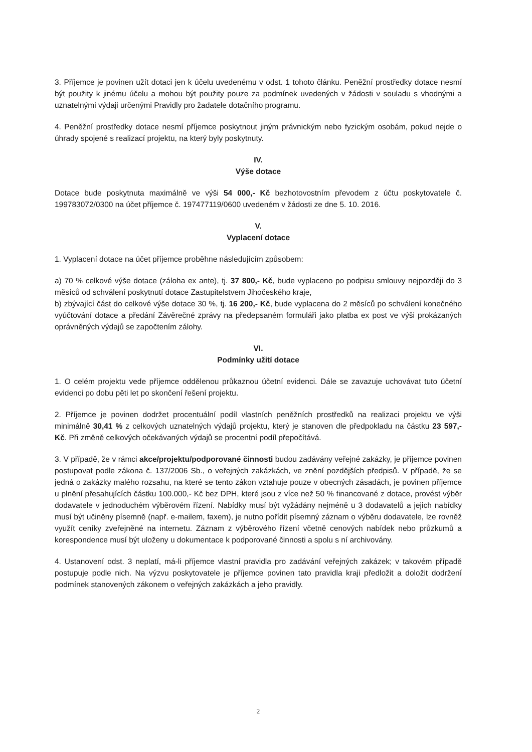3. Příjemce je povinen užít dotaci jen k účelu uvedenému v odst. 1 tohoto článku. Peněžní prostředky dotace nesmí být použity k jinému účelu a mohou být použity pouze za podmínek uvedených v žádosti v souladu s vhodnými a uznatelnými výdaji určenými Pravidly pro žadatele dotačního programu.
4. Peněžní prostředky dotace nesmí příjemce poskytnout jiným právnickým nebo fyzickým osobám, pokud nejde o úhrady spojené s realizací projektu, na který byly poskytnuty.
IV.
Výše dotace
Dotace bude poskytnuta maximálně ve výši 54 000,- Kč bezhotovostním převodem z účtu poskytovatele č. 199783072/0300 na účet příjemce č. 197477119/0600 uvedeném v žádosti ze dne 5. 10. 2016.
V.
Vyplacení dotace
1. Vyplacení dotace na účet příjemce proběhne následujícím způsobem:
a) 70 % celkové výše dotace (záloha ex ante), tj. 37 800,- Kč, bude vyplaceno po podpisu smlouvy nejpozději do 3 měsíců od schválení poskytnutí dotace Zastupitelstvem Jihočeského kraje,
b) zbývající část do celkové výše dotace 30 %, tj. 16 200,- Kč, bude vyplacena do 2 měsíců po schválení konečného vyúčtování dotace a předání Závěrečné zprávy na předepsaném formuláři jako platba ex post ve výši prokázaných oprávněných výdajů se započtením zálohy.
VI.
Podmínky užití dotace
1. O celém projektu vede příjemce oddělenou průkaznou účetní evidenci. Dále se zavazuje uchovávat tuto účetní evidenci po dobu pěti let po skončení řešení projektu.
2. Příjemce je povinen dodržet procentuální podíl vlastních peněžních prostředků na realizaci projektu ve výši minimálně 30,41 % z celkových uznatelných výdajů projektu, který je stanoven dle předpokladu na částku 23 597,- Kč. Při změně celkových očekávaných výdajů se procentní podíl přepočítává.
3. V případě, že v rámci akce/projektu/podporované činnosti budou zadávány veřejné zakázky, je příjemce povinen postupovat podle zákona č. 137/2006 Sb., o veřejných zakázkách, ve znění pozdějších předpisů. V případě, že se jedná o zakázky malého rozsahu, na které se tento zákon vztahuje pouze v obecných zásadách, je povinen příjemce u plnění přesahujících částku 100.000,- Kč bez DPH, které jsou z více než 50 % financované z dotace, provést výběr dodavatele v jednoduchém výběrovém řízení. Nabídky musí být vyžádány nejméně u 3 dodavatelů a jejich nabídky musí být učiněny písemně (např. e-mailem, faxem), je nutno pořídit písemný záznam o výběru dodavatele, lze rovněž využít ceníky zveřejněné na internetu. Záznam z výběrového řízení včetně cenových nabídek nebo průzkumů a korespondence musí být uloženy u dokumentace k podporované činnosti a spolu s ní archivovány.
4. Ustanovení odst. 3 neplatí, má-li příjemce vlastní pravidla pro zadávání veřejných zakázek; v takovém případě postupuje podle nich. Na výzvu poskytovatele je příjemce povinen tato pravidla kraji předložit a doložit dodržení podmínek stanovených zákonem o veřejných zakázkách a jeho pravidly.
2